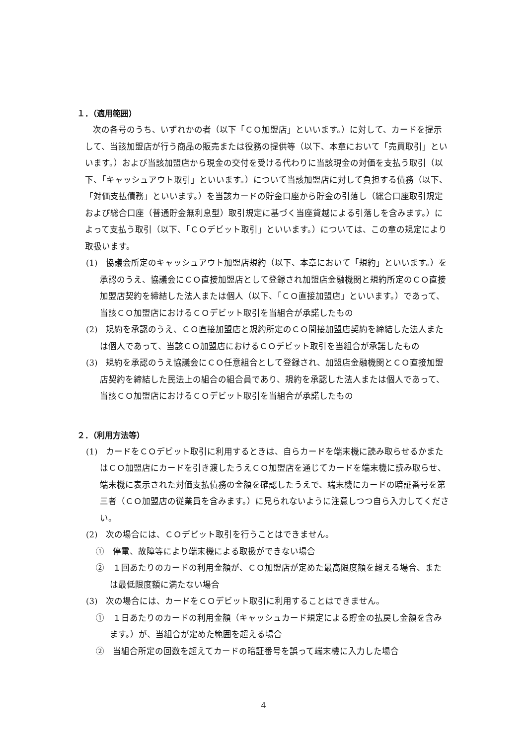１．（適用範囲）
次の各号のうち、いずれかの者（以下「ＣＯ加盟店」といいます。）に対して、カードを提示して、当該加盟店が行う商品の販売または役務の提供等（以下、本章において「売買取引」といいます。）および当該加盟店から現金の交付を受ける代わりに当該現金の対価を支払う取引（以下、「キャッシュアウト取引」といいます。）について当該加盟店に対して負担する債務（以下、「対価支払債務」といいます。）を当該カードの貯金口座から貯金の引落し（総合口座取引規定および総合口座（普通貯金無利息型）取引規定に基づく当座貸越による引落しを含みます。）によって支払う取引（以下、「ＣＯデビット取引」といいます。）については、この章の規定により取扱います。
(1)　協議会所定のキャッシュアウト加盟店規約（以下、本章において「規約」といいます。）を承認のうえ、協議会にＣＯ直接加盟店として登録され加盟店金融機関と規約所定のＣＯ直接加盟店契約を締結した法人または個人（以下、「ＣＯ直接加盟店」といいます。）であって、当該ＣＯ加盟店におけるＣＯデビット取引を当組合が承諾したもの
(2)　規約を承認のうえ、ＣＯ直接加盟店と規約所定のＣＯ間接加盟店契約を締結した法人または個人であって、当該ＣＯ加盟店におけるＣＯデビット取引を当組合が承諾したもの
(3)　規約を承認のうえ協議会にＣＯ任意組合として登録され、加盟店金融機関とＣＯ直接加盟店契約を締結した民法上の組合の組合員であり、規約を承認した法人または個人であって、当該ＣＯ加盟店におけるＣＯデビット取引を当組合が承諾したもの
２．（利用方法等）
(1)　カードをＣＯデビット取引に利用するときは、自らカードを端末機に読み取らせるかまたはＣＯ加盟店にカードを引き渡したうえＣＯ加盟店を通じてカードを端末機に読み取らせ、端末機に表示された対価支払債務の金額を確認したうえで、端末機にカードの暗証番号を第三者（ＣＯ加盟店の従業員を含みます。）に見られないように注意しつつ自ら入力してください。
(2)　次の場合には、ＣＯデビット取引を行うことはできません。
①　停電、故障等により端末機による取扱ができない場合
②　１回あたりのカードの利用金額が、ＣＯ加盟店が定めた最高限度額を超える場合、または最低限度額に満たない場合
(3)　次の場合には、カードをＣＯデビット取引に利用することはできません。
①　１日あたりのカードの利用金額（キャッシュカード規定による貯金の払戻し金額を含みます。）が、当組合が定めた範囲を超える場合
②　当組合所定の回数を超えてカードの暗証番号を誤って端末機に入力した場合
4